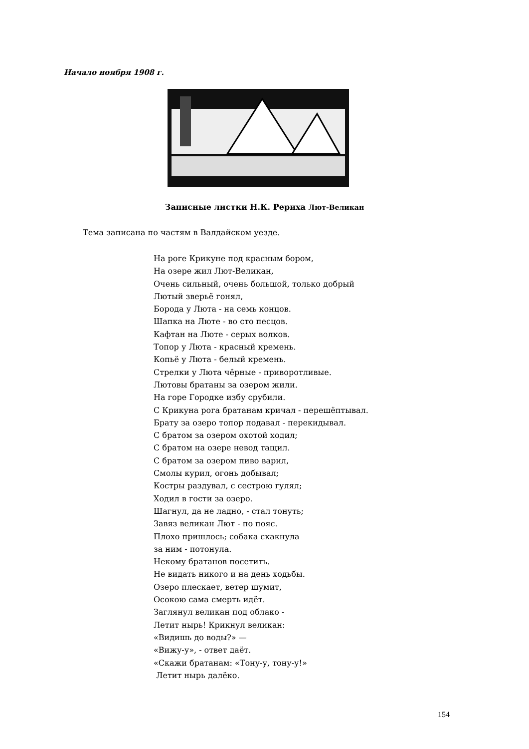Начало ноября 1908 г.
Записные листки Н.К. Рериха Лют-Великан
Тема записана по частям в Валдайском уезде.
На роге Крикуне под красным бором,
На озере жил Лют-Великан,
Очень сильный, очень большой, только добрый
Лютый зверьё гонял,
Борода у Люта - на семь концов.
Шапка на Люте - во сто песцов.
Кафтан на Люте - серых волков.
Топор у Люта - красный кремень.
Копьё у Люта - белый кремень.
Стрелки у Люта чёрные - приворотливые.
Лютовы братаны за озером жили.
На горе Городке избу срубили.
С Крикуна рога братанам кричал - перешёптывал.
Брату за озеро топор подавал - перекидывал.
С братом за озером охотой ходил;
С братом на озере невод тащил.
С братом за озером пиво варил,
Смолы курил, огонь добывал;
Костры раздувал, с сестрою гулял;
Ходил в гости за озеро.
Шагнул, да не ладно, - стал тонуть;
Завяз великан Лют - по пояс.
Плохо пришлось; собака скакнула
за ним - потонула.
Некому братанов посетить.
Не видать никого и на день ходьбы.
Озеро плескает, ветер шумит,
Осокою сама смерть идёт.
Заглянул великан под облако -
Летит нырь! Крикнул великан:
«Видишь до воды?» —
«Вижу-у», - ответ даёт.
«Скажи братанам: «Тону-у, тону-у!»
Летит нырь далёко.
154